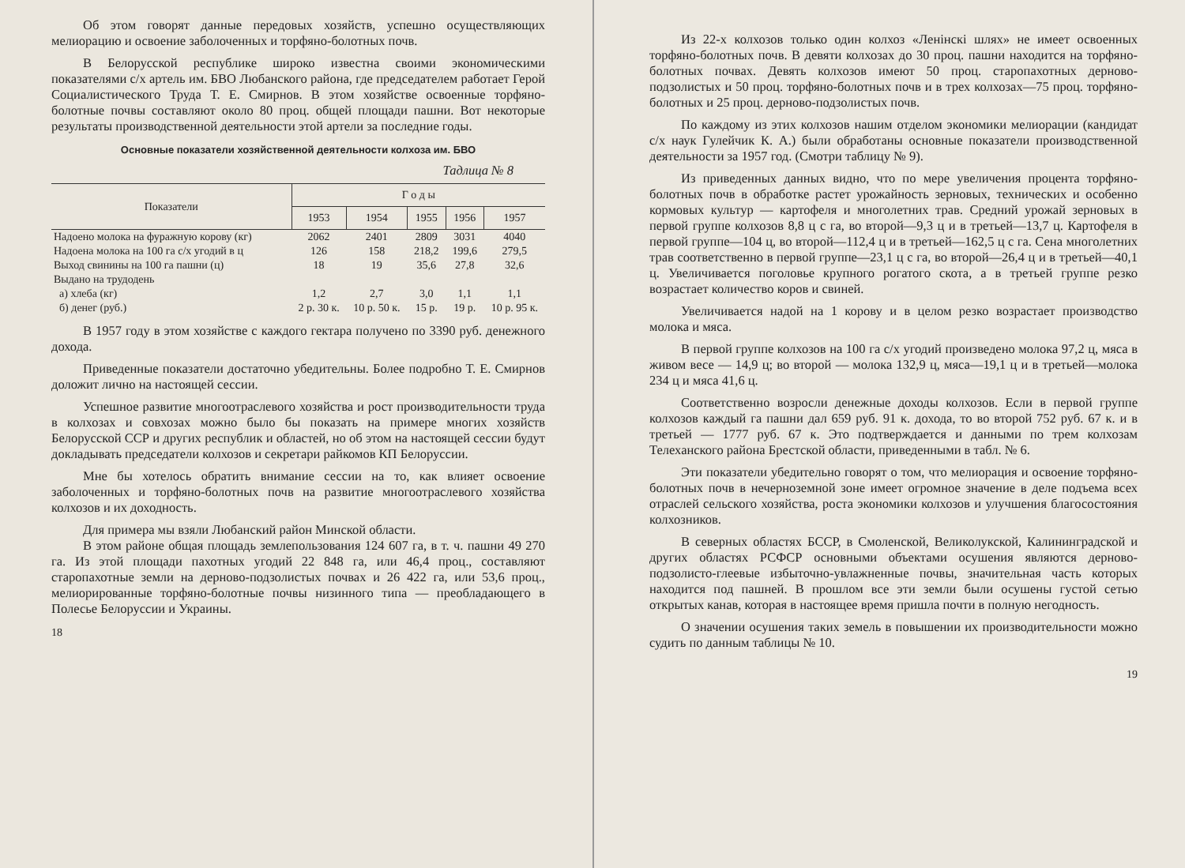Об этом говорят данные передовых хозяйств, успешно осуществляющих мелиорацию и освоение заболоченных и торфяно-болотных почв.
В Белорусской республике широко известна своими экономическими показателями с/х артель им. БВО Любанского района, где председателем работает Герой Социалистического Труда Т. Е. Смирнов. В этом хозяйстве освоенные торфяно-болотные почвы составляют около 80 проц. общей площади пашни. Вот некоторые результаты производственной деятельности этой артели за последние годы.
Основные показатели хозяйственной деятельности колхоза им. БВО
Тадлица № 8
| Показатели | Г о д ы | | | | |
| --- | --- | --- | --- | --- | --- |
| | 1953 | 1954 | 1955 | 1956 | 1957 |
| Надоено молока на фуражную корову (кг) | 2062 | 2401 | 2809 | 3031 | 4040 |
| Надоена молока на 100 га с/х угодий в ц | 126 | 158 | 218,2 | 199,6 | 279,5 |
| Выход свинины на 100 га пашни (ц) | 18 | 19 | 35,6 | 27,8 | 32,6 |
| Выдано на трудодень | | | | | |
| а) хлеба (кг) | 1,2 | 2,7 | 3,0 | 1,1 | 1,1 |
| б) денег (руб.) | 2 р. 30 к. | 10 р. 50 к. | 15 р. | 19 р. | 10 р. 95 к. |
В 1957 году в этом хозяйстве с каждого гектара получено по 3390 руб. денежного дохода.
Приведенные показатели достаточно убедительны. Более подробно Т. Е. Смирнов доложит лично на настоящей сессии.
Успешное развитие многоотраслевого хозяйства и рост производительности труда в колхозах и совхозах можно было бы показать на примере многих хозяйств Белорусской ССР и других республик и областей, но об этом на настоящей сессии будут докладывать председатели колхозов и секретари райкомов КП Белоруссии.
Мне бы хотелось обратить внимание сессии на то, как влияет освоение заболоченных и торфяно-болотных почв на развитие многоотраслевого хозяйства колхозов и их доходность.
Для примера мы взяли Любанский район Минской области.
В этом районе общая площадь землепользования 124 607 га, в т. ч. пашни 49 270 га. Из этой площади пахотных угодий 22 848 га, или 46,4 проц., составляют старопахотные земли на дерново-подзолистых почвах и 26 422 га, или 53,6 проц., мелиорированные торфяно-болотные почвы низинного типа — преобладающего в Полесье Белоруссии и Украины.
18
Из 22-х колхозов только один колхоз «Ленінскі шлях» не имеет освоенных торфяно-болотных почв. В девяти колхозах до 30 проц. пашни находится на торфяно-болотных почвах. Девять колхозов имеют 50 проц. старопахотных дерново-подзолистых и 50 проц. торфяно-болотных почв и в трех колхозах—75 проц. торфяно-болотных и 25 проц. дерново-подзолистых почв.
По каждому из этих колхозов нашим отделом экономики мелиорации (кандидат с/х наук Гулейчик К. А.) были обработаны основные показатели производственной деятельности за 1957 год. (Смотри таблицу № 9).
Из приведенных данных видно, что по мере увеличения процента торфяно-болотных почв в обработке растет урожайность зерновых, технических и особенно кормовых культур — картофеля и многолетних трав. Средний урожай зерновых в первой группе колхозов 8,8 ц с га, во второй—9,3 ц и в третьей—13,7 ц. Картофеля в первой группе—104 ц, во второй—112,4 ц и в третьей—162,5 ц с га. Сена многолетних трав соответственно в первой группе—23,1 ц с га, во второй—26,4 ц и в третьей—40,1 ц. Увеличивается поголовье крупного рогатого скота, а в третьей группе резко возрастает количество коров и свиней.
Увеличивается надой на 1 корову и в целом резко возрастает производство молока и мяса.
В первой группе колхозов на 100 га с/х угодий произведено молока 97,2 ц, мяса в живом весе — 14,9 ц; во второй — молока 132,9 ц, мяса—19,1 ц и в третьей—молока 234 ц и мяса 41,6 ц.
Соответственно возросли денежные доходы колхозов. Если в первой группе колхозов каждый га пашни дал 659 руб. 91 к. дохода, то во второй 752 руб. 67 к. и в третьей — 1777 руб. 67 к. Это подтверждается и данными по трем колхозам Телеханского района Брестской области, приведенными в табл. № 6.
Эти показатели убедительно говорят о том, что мелиорация и освоение торфяно-болотных почв в нечерноземной зоне имеет огромное значение в деле подъема всех отраслей сельского хозяйства, роста экономики колхозов и улучшения благосостояния колхозников.
В северных областях БССР, в Смоленской, Великолукской, Калининградской и других областях РСФСР основными объектами осушения являются дерново-подзолисто-глеевые избыточно-увлажненные почвы, значительная часть которых находится под пашней. В прошлом все эти земли были осушены густой сетью открытых канав, которая в настоящее время пришла почти в полную негодность.
О значении осушения таких земель в повышении их производительности можно судить по данным таблицы № 10.
19